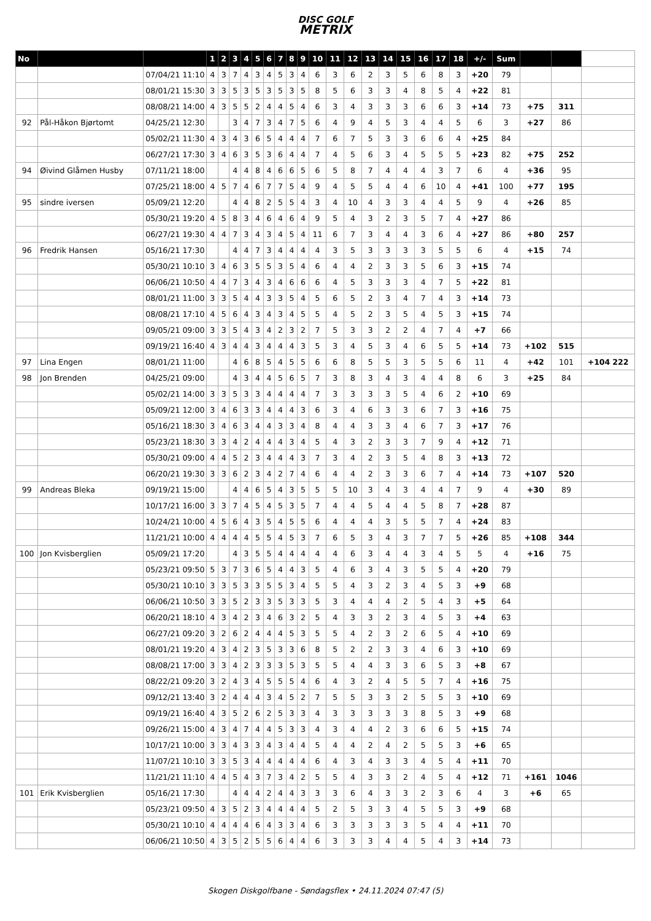DISC GOLF
METRIX
| No | | | 1 | 2 | 3 | 4 | 5 | 6 | 7 | 8 | 9 | 10 | 11 | 12 | 13 | 14 | 15 | 16 | 17 | 18 | +/- | Sum | | | |
| --- | --- | --- | --- | --- | --- | --- | --- | --- | --- | --- | --- | --- | --- | --- | --- | --- | --- | --- | --- | --- | --- | --- | --- | --- | --- |
| | | 07/04/21 11:10 | 4 | 3 | 7 | 4 | 3 | 4 | 5 | 3 | 4 | 6 | 3 | 6 | 2 | 3 | 5 | 6 | 8 | 3 | +20 | 79 | | | |
| | | 08/01/21 15:30 | 3 | 3 | 5 | 3 | 5 | 3 | 5 | 3 | 5 | 8 | 5 | 6 | 3 | 3 | 4 | 8 | 5 | 4 | +22 | 81 | | | |
| | | 08/08/21 14:00 | 4 | 3 | 5 | 5 | 2 | 4 | 4 | 5 | 4 | 6 | 3 | 4 | 3 | 3 | 3 | 6 | 6 | 3 | +14 | 73 | +75 | 311 | |
| 92 | Pål-Håkon Bjørtomt | 04/25/21 12:30 | | | 3 | 4 | 7 | 3 | 4 | 7 | 5 | 6 | 4 | 9 | 4 | 5 | 3 | 4 | 4 | 5 | 6 | 3 | +27 | 86 | |
| | | 05/02/21 11:30 | 4 | 3 | 4 | 3 | 6 | 5 | 4 | 4 | 4 | 7 | 6 | 7 | 5 | 3 | 3 | 6 | 6 | 4 | +25 | 84 | | | |
| | | 06/27/21 17:30 | 3 | 4 | 6 | 3 | 5 | 3 | 6 | 4 | 4 | 7 | 4 | 5 | 6 | 3 | 4 | 5 | 5 | 5 | +23 | 82 | +75 | 252 | |
| 94 | Øivind Glåmen Husby | 07/11/21 18:00 | | | 4 | 4 | 8 | 4 | 6 | 6 | 5 | 6 | 5 | 8 | 7 | 4 | 4 | 4 | 3 | 7 | 6 | 4 | +36 | 95 | |
| | | 07/25/21 18:00 | 4 | 5 | 7 | 4 | 6 | 7 | 7 | 5 | 4 | 9 | 4 | 5 | 5 | 4 | 4 | 6 | 10 | 4 | +41 | 100 | +77 | 195 | |
| 95 | sindre iversen | 05/09/21 12:20 | | | 4 | 4 | 8 | 2 | 5 | 5 | 4 | 3 | 4 | 10 | 4 | 3 | 3 | 4 | 4 | 5 | 9 | 4 | +26 | 85 | |
| | | 05/30/21 19:20 | 4 | 5 | 8 | 3 | 4 | 6 | 4 | 6 | 4 | 9 | 5 | 4 | 3 | 2 | 3 | 5 | 7 | 4 | +27 | 86 | | | |
| | | 06/27/21 19:30 | 4 | 4 | 7 | 3 | 4 | 3 | 4 | 5 | 4 | 11 | 6 | 7 | 3 | 4 | 4 | 3 | 6 | 4 | +27 | 86 | +80 | 257 | |
| 96 | Fredrik Hansen | 05/16/21 17:30 | | | 4 | 4 | 7 | 3 | 4 | 4 | 4 | 4 | 3 | 5 | 3 | 3 | 3 | 3 | 5 | 5 | 6 | 4 | +15 | 74 | |
| | | 05/30/21 10:10 | 3 | 4 | 6 | 3 | 5 | 5 | 3 | 5 | 4 | 6 | 4 | 4 | 2 | 3 | 3 | 5 | 6 | 3 | +15 | 74 | | | |
| | | 06/06/21 10:50 | 4 | 4 | 7 | 3 | 4 | 3 | 4 | 6 | 6 | 6 | 4 | 5 | 3 | 3 | 3 | 4 | 7 | 5 | +22 | 81 | | | |
| | | 08/01/21 11:00 | 3 | 3 | 5 | 4 | 4 | 3 | 3 | 5 | 4 | 5 | 6 | 5 | 2 | 3 | 4 | 7 | 4 | 3 | +14 | 73 | | | |
| | | 08/08/21 17:10 | 4 | 5 | 6 | 4 | 3 | 4 | 3 | 4 | 5 | 5 | 4 | 5 | 2 | 3 | 5 | 4 | 5 | 3 | +15 | 74 | | | |
| | | 09/05/21 09:00 | 3 | 3 | 5 | 4 | 3 | 4 | 2 | 3 | 2 | 7 | 5 | 3 | 3 | 2 | 2 | 4 | 7 | 4 | +7 | 66 | | | |
| | | 09/19/21 16:40 | 4 | 3 | 4 | 4 | 3 | 4 | 4 | 4 | 3 | 5 | 3 | 4 | 5 | 3 | 4 | 6 | 5 | 5 | +14 | 73 | +102 | 515 | |
| 97 | Lina Engen | 08/01/21 11:00 | | | 4 | 6 | 8 | 5 | 4 | 5 | 5 | 6 | 6 | 8 | 5 | 5 | 3 | 5 | 5 | 6 | 11 | 4 | +42 | 101 | +104 222 |
| 98 | Jon Brenden | 04/25/21 09:00 | | | 4 | 3 | 4 | 4 | 5 | 6 | 5 | 7 | 3 | 8 | 3 | 4 | 3 | 4 | 4 | 8 | 6 | 3 | +25 | 84 | |
| | | 05/02/21 14:00 | 3 | 3 | 5 | 3 | 3 | 4 | 4 | 4 | 4 | 7 | 3 | 3 | 3 | 3 | 5 | 4 | 6 | 2 | +10 | 69 | | | |
| | | 05/09/21 12:00 | 3 | 4 | 6 | 3 | 3 | 4 | 4 | 4 | 3 | 6 | 3 | 4 | 6 | 3 | 3 | 6 | 7 | 3 | +16 | 75 | | | |
| | | 05/16/21 18:30 | 3 | 4 | 6 | 3 | 4 | 4 | 3 | 3 | 4 | 8 | 4 | 4 | 3 | 3 | 4 | 6 | 7 | 3 | +17 | 76 | | | |
| | | 05/23/21 18:30 | 3 | 3 | 4 | 2 | 4 | 4 | 4 | 3 | 4 | 5 | 4 | 3 | 2 | 3 | 3 | 7 | 9 | 4 | +12 | 71 | | | |
| | | 05/30/21 09:00 | 4 | 4 | 5 | 2 | 3 | 4 | 4 | 4 | 3 | 7 | 3 | 4 | 2 | 3 | 5 | 4 | 8 | 3 | +13 | 72 | | | |
| | | 06/20/21 19:30 | 3 | 3 | 6 | 2 | 3 | 4 | 2 | 7 | 4 | 6 | 4 | 4 | 2 | 3 | 3 | 6 | 7 | 4 | +14 | 73 | +107 | 520 | |
| 99 | Andreas Bleka | 09/19/21 15:00 | | | 4 | 4 | 6 | 5 | 4 | 3 | 5 | 5 | 5 | 10 | 3 | 4 | 3 | 4 | 4 | 7 | 9 | 4 | +30 | 89 | |
| | | 10/17/21 16:00 | 3 | 3 | 7 | 4 | 5 | 4 | 5 | 3 | 5 | 7 | 4 | 4 | 5 | 4 | 4 | 5 | 8 | 7 | +28 | 87 | | | |
| | | 10/24/21 10:00 | 4 | 5 | 6 | 4 | 3 | 5 | 4 | 5 | 5 | 6 | 4 | 4 | 4 | 3 | 5 | 5 | 7 | 4 | +24 | 83 | | | |
| | | 11/21/21 10:00 | 4 | 4 | 4 | 4 | 5 | 5 | 4 | 5 | 3 | 7 | 6 | 5 | 3 | 4 | 3 | 7 | 7 | 5 | +26 | 85 | +108 | 344 | |
| 100 | Jon Kvisberglien | 05/09/21 17:20 | | | 4 | 3 | 5 | 5 | 4 | 4 | 4 | 4 | 4 | 6 | 3 | 4 | 4 | 3 | 4 | 5 | 5 | 4 | +16 | 75 | |
| | | 05/23/21 09:50 | 5 | 3 | 7 | 3 | 6 | 5 | 4 | 4 | 3 | 5 | 4 | 6 | 3 | 4 | 3 | 5 | 5 | 4 | +20 | 79 | | | |
| | | 05/30/21 10:10 | 3 | 3 | 5 | 3 | 3 | 5 | 5 | 3 | 4 | 5 | 5 | 4 | 3 | 2 | 3 | 4 | 5 | 3 | +9 | 68 | | | |
| | | 06/06/21 10:50 | 3 | 3 | 5 | 2 | 3 | 3 | 5 | 3 | 3 | 5 | 3 | 4 | 4 | 4 | 2 | 5 | 4 | 3 | +5 | 64 | | | |
| | | 06/20/21 18:10 | 4 | 3 | 4 | 2 | 3 | 4 | 6 | 3 | 2 | 5 | 4 | 3 | 3 | 2 | 3 | 4 | 5 | 3 | +4 | 63 | | | |
| | | 06/27/21 09:20 | 3 | 2 | 6 | 2 | 4 | 4 | 4 | 5 | 3 | 5 | 5 | 4 | 2 | 3 | 2 | 6 | 5 | 4 | +10 | 69 | | | |
| | | 08/01/21 19:20 | 4 | 3 | 4 | 2 | 3 | 5 | 3 | 3 | 6 | 8 | 5 | 2 | 2 | 3 | 3 | 4 | 6 | 3 | +10 | 69 | | | |
| | | 08/08/21 17:00 | 3 | 3 | 4 | 2 | 3 | 3 | 3 | 5 | 3 | 5 | 5 | 4 | 4 | 3 | 3 | 6 | 5 | 3 | +8 | 67 | | | |
| | | 08/22/21 09:20 | 3 | 2 | 4 | 3 | 4 | 5 | 5 | 5 | 4 | 6 | 4 | 3 | 2 | 4 | 5 | 5 | 7 | 4 | +16 | 75 | | | |
| | | 09/12/21 13:40 | 3 | 2 | 4 | 4 | 4 | 3 | 4 | 5 | 2 | 7 | 5 | 5 | 3 | 3 | 2 | 5 | 5 | 3 | +10 | 69 | | | |
| | | 09/19/21 16:40 | 4 | 3 | 5 | 2 | 6 | 2 | 5 | 3 | 3 | 4 | 3 | 3 | 3 | 3 | 3 | 8 | 5 | 3 | +9 | 68 | | | |
| | | 09/26/21 15:00 | 4 | 3 | 4 | 7 | 4 | 4 | 5 | 3 | 3 | 4 | 3 | 4 | 4 | 2 | 3 | 6 | 6 | 5 | +15 | 74 | | | |
| | | 10/17/21 10:00 | 3 | 3 | 4 | 3 | 3 | 4 | 3 | 4 | 4 | 5 | 4 | 4 | 2 | 4 | 2 | 5 | 5 | 3 | +6 | 65 | | | |
| | | 11/07/21 10:10 | 3 | 3 | 5 | 3 | 4 | 4 | 4 | 4 | 4 | 6 | 4 | 3 | 4 | 3 | 3 | 4 | 5 | 4 | +11 | 70 | | | |
| | | 11/21/21 11:10 | 4 | 4 | 5 | 4 | 3 | 7 | 3 | 4 | 2 | 5 | 5 | 4 | 3 | 3 | 2 | 4 | 5 | 4 | +12 | 71 | +161 | 1046 | |
| 101 | Erik Kvisberglien | 05/16/21 17:30 | | | 4 | 4 | 4 | 2 | 4 | 4 | 3 | 3 | 3 | 6 | 4 | 3 | 3 | 2 | 3 | 6 | 4 | 3 | +6 | 65 | |
| | | 05/23/21 09:50 | 4 | 3 | 5 | 2 | 3 | 4 | 4 | 4 | 4 | 5 | 2 | 5 | 3 | 3 | 4 | 5 | 5 | 3 | +9 | 68 | | | |
| | | 05/30/21 10:10 | 4 | 4 | 4 | 4 | 6 | 4 | 3 | 3 | 4 | 6 | 3 | 3 | 3 | 3 | 3 | 5 | 4 | 4 | +11 | 70 | | | |
| | | 06/06/21 10:50 | 4 | 3 | 5 | 2 | 5 | 5 | 6 | 4 | 4 | 6 | 3 | 3 | 3 | 4 | 4 | 5 | 4 | 3 | +14 | 73 | | | |
Skogen Diskgolfbane - Søndagsflex • 24.11.2024 07:47 (5)